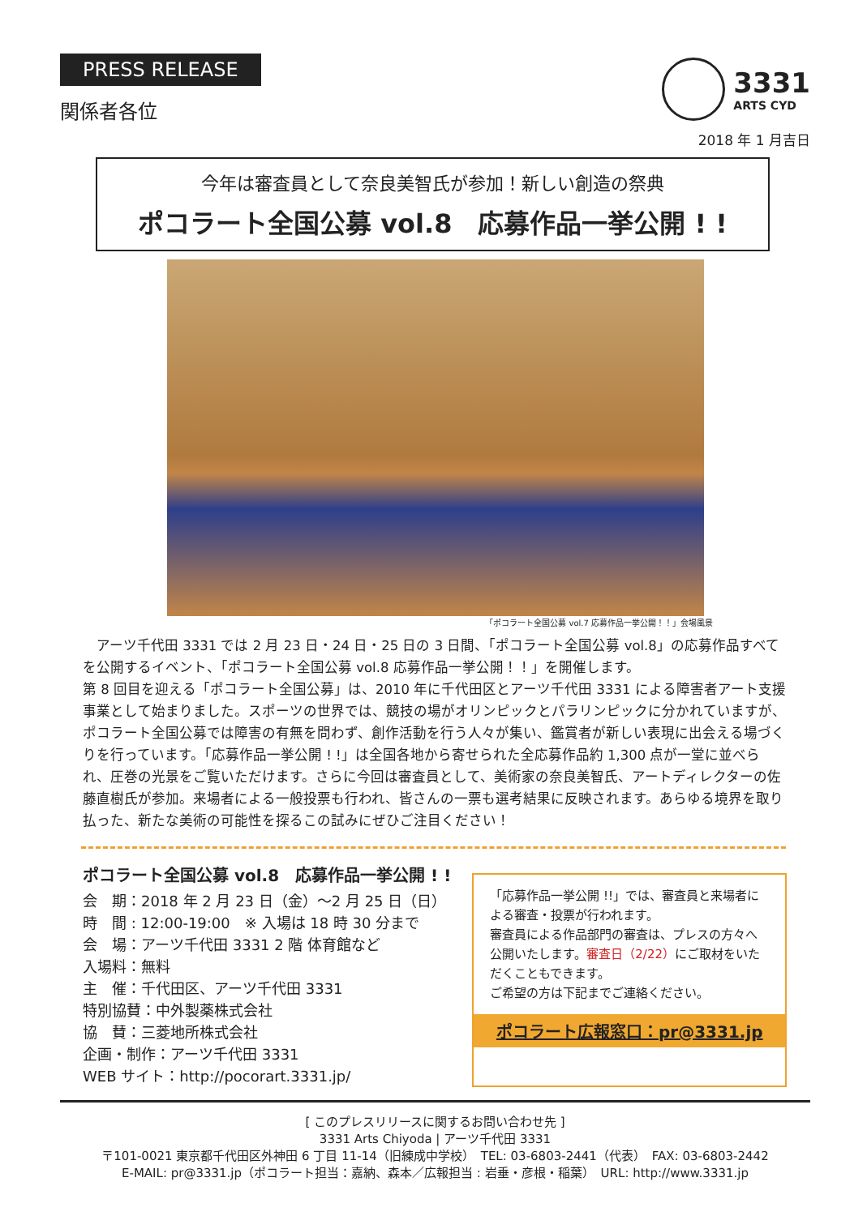PRESS RELEASE
関係者各位
3331
ARTS CYD
2018 年 1 月吉日
今年は審査員として奈良美智氏が参加！新しい創造の祭典
ポコラート全国公募 vol.8　応募作品一挙公開 ! !
「ポコラート全国公募 vol.7 応募作品一挙公開！！」会場風景
　アーツ千代田 3331 では 2 月 23 日・24 日・25 日の 3 日間、「ポコラート全国公募 vol.8」の応募作品すべてを公開するイベント、「ポコラート全国公募 vol.8 応募作品一挙公開！！」を開催します。
第 8 回目を迎える「ポコラート全国公募」は、2010 年に千代田区とアーツ千代田 3331 による障害者アート支援事業として始まりました。スポーツの世界では、競技の場がオリンピックとパラリンピックに分かれていますが、ポコラート全国公募では障害の有無を問わず、創作活動を行う人々が集い、鑑賞者が新しい表現に出会える場づくりを行っています。「応募作品一挙公開 ! !」は全国各地から寄せられた全応募作品約 1,300 点が一堂に並べられ、圧巻の光景をご覧いただけます。さらに今回は審査員として、美術家の奈良美智氏、アートディレクターの佐藤直樹氏が参加。来場者による一般投票も行われ、皆さんの一票も選考結果に反映されます。あらゆる境界を取り払った、新たな美術の可能性を探るこの試みにぜひご注目ください！
ポコラート全国公募 vol.8　応募作品一挙公開 ! !
会　期：2018 年 2 月 23 日（金）〜2 月 25 日（日）
時　間 : 12:00-19:00　※ 入場は 18 時 30 分まで
会　場：アーツ千代田 3331 2 階 体育館など
入場料：無料
主　催：千代田区、アーツ千代田 3331
特別協賛：中外製薬株式会社
協　賛：三菱地所株式会社
企画・制作：アーツ千代田 3331
WEB サイト：http://pocorart.3331.jp/
「応募作品一挙公開 !!」では、審査員と来場者による審査・投票が行われます。
審査員による作品部門の審査は、プレスの方々へ公開いたします。審査日（2/22）にご取材をいただくこともできます。
ご希望の方は下記までご連絡ください。
ポコラート広報窓口：pr@3331.jp
[ このプレスリリースに関するお問い合わせ先 ]
3331 Arts Chiyoda | アーツ千代田 3331
〒101-0021 東京都千代田区外神田 6 丁目 11-14（旧練成中学校）　TEL: 03-6803-2441（代表）　FAX: 03-6803-2442
E-MAIL: pr@3331.jp（ポコラート担当：嘉納、森本／広報担当 : 岩垂・彦根・稲葉）　URL: http://www.3331.jp